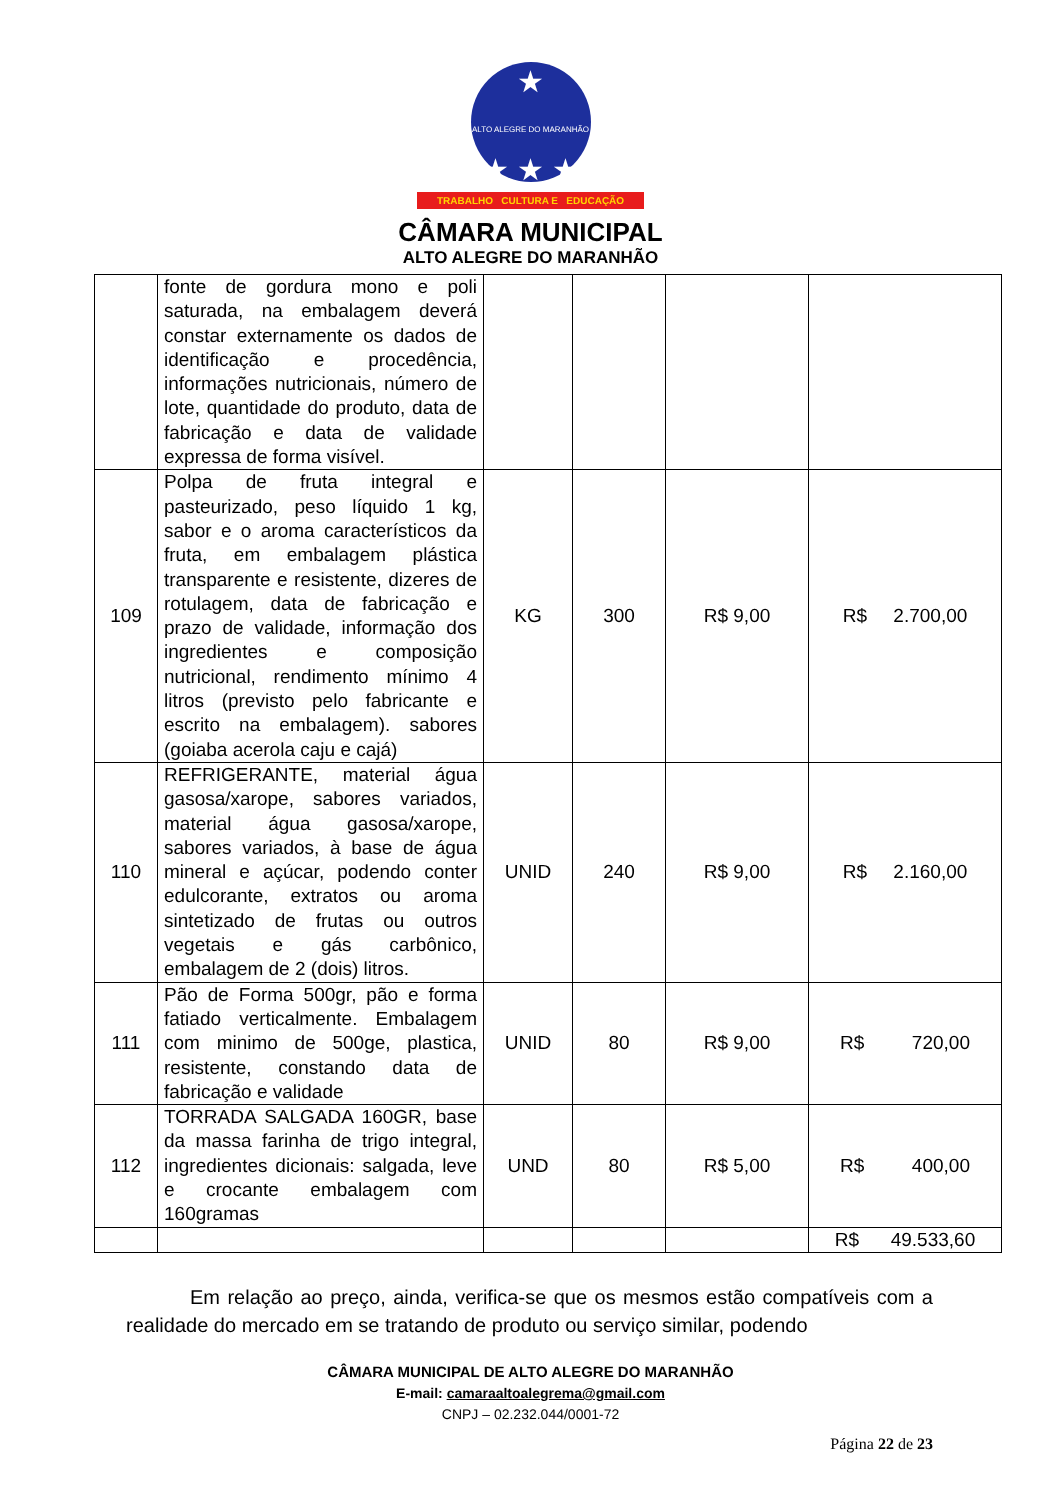★
ALTO ALEGRE DO MARANHÃO
★ ★ ★
TRABALHO CULTURA E EDUCAÇÃO
CÂMARA MUNICIPAL
ALTO ALEGRE DO MARANHÃO
| | fonte de gordura mono e poli saturada, na embalagem deverá constar externamente os dados de identificação e procedência, informações nutricionais, número de lote, quantidade do produto, data de fabricação e data de validade expressa de forma visível. | | | | |
| 109 | Polpa de fruta integral e pasteurizado, peso líquido 1 kg, sabor e o aroma característicos da fruta, em embalagem plástica transparente e resistente, dizeres de rotulagem, data de fabricação e prazo de validade, informação dos ingredientes e composição nutricional, rendimento mínimo 4 litros (previsto pelo fabricante e escrito na embalagem). sabores (goiaba acerola caju e cajá) | KG | 300 | R$ 9,00 | R$ 2.700,00 |
| 110 | REFRIGERANTE, material água gasosa/xarope, sabores variados, material água gasosa/xarope, sabores variados, à base de água mineral e açúcar, podendo conter edulcorante, extratos ou aroma sintetizado de frutas ou outros vegetais e gás carbônico, embalagem de 2 (dois) litros. | UNID | 240 | R$ 9,00 | R$ 2.160,00 |
| 111 | Pão de Forma 500gr, pão e forma fatiado verticalmente. Embalagem com minimo de 500ge, plastica, resistente, constando data de fabricação e validade | UNID | 80 | R$ 9,00 | R$ 720,00 |
| 112 | TORRADA SALGADA 160GR, base da massa farinha de trigo integral, ingredientes dicionais: salgada, leve e crocante embalagem com 160gramas | UND | 80 | R$ 5,00 | R$ 400,00 |
| | | | | | R$ 49.533,60 |
Em relação ao preço, ainda, verifica-se que os mesmos estão compatíveis com a realidade do mercado em se tratando de produto ou serviço similar, podendo
CÂMARA MUNICIPAL DE ALTO ALEGRE DO MARANHÃO
E-mail: camaraaltoalegrema@gmail.com
CNPJ – 02.232.044/0001-72
Página 22 de 23